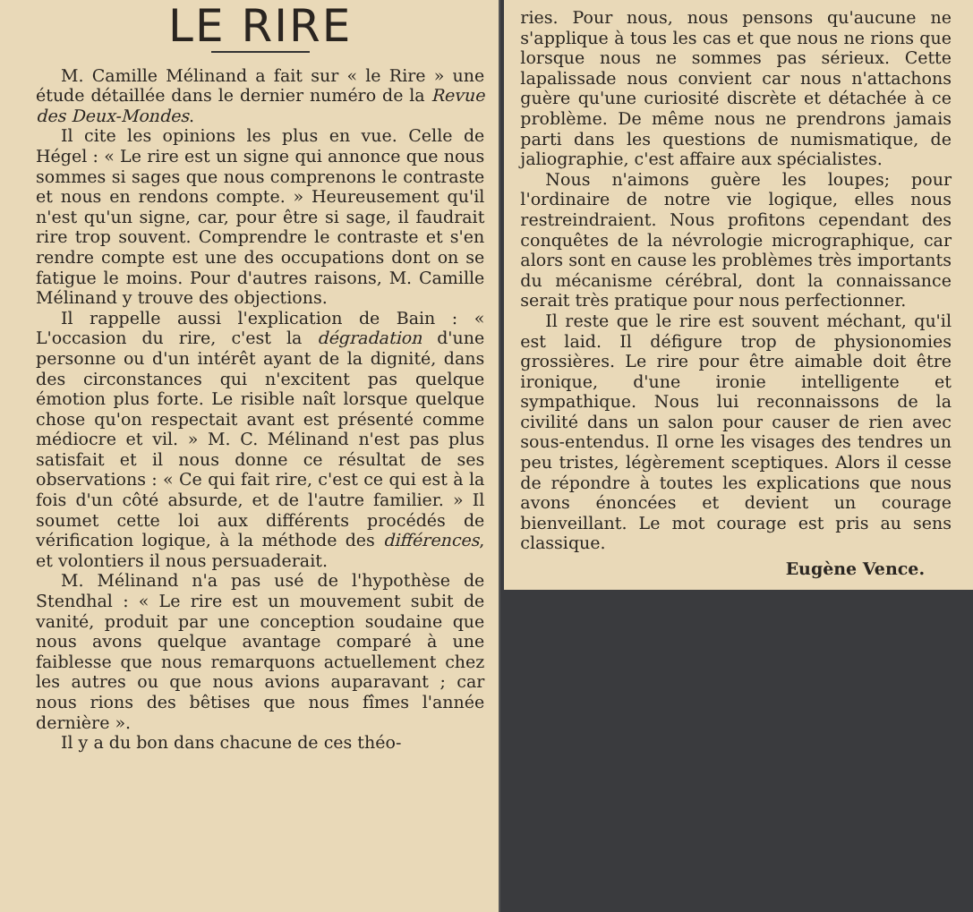LE RIRE
M. Camille Mélinand a fait sur « le Rire » une étude détaillée dans le dernier numéro de la Revue des Deux-Mondes.
Il cite les opinions les plus en vue. Celle de Hégel : « Le rire est un signe qui annonce que nous sommes si sages que nous comprenons le contraste et nous en rendons compte. » Heureusement qu'il n'est qu'un signe, car, pour être si sage, il faudrait rire trop souvent. Comprendre le contraste et s'en rendre compte est une des occupations dont on se fatigue le moins. Pour d'autres raisons, M. Camille Mélinand y trouve des objections.
Il rappelle aussi l'explication de Bain : « L'occasion du rire, c'est la dégradation d'une personne ou d'un intérêt ayant de la dignité, dans des circonstances qui n'excitent pas quelque émotion plus forte. Le risible naît lorsque quelque chose qu'on respectait avant est présenté comme médiocre et vil. » M. C. Mélinand n'est pas plus satisfait et il nous donne ce résultat de ses observations : « Ce qui fait rire, c'est ce qui est à la fois d'un côté absurde, et de l'autre familier. » Il soumet cette loi aux différents procédés de vérification logique, à la méthode des différences, et volontiers il nous persuaderait.
M. Mélinand n'a pas usé de l'hypothèse de Stendhal : « Le rire est un mouvement subit de vanité, produit par une conception soudaine que nous avons quelque avantage comparé à une faiblesse que nous remarquons actuellement chez les autres ou que nous avions auparavant ; car nous rions des bêtises que nous fîmes l'année dernière ».
Il y a du bon dans chacune de ces théo-
ries. Pour nous, nous pensons qu'aucune ne s'applique à tous les cas et que nous ne rions que lorsque nous ne sommes pas sérieux. Cette lapalissade nous convient car nous n'attachons guère qu'une curiosité discrète et détachée à ce problème. De même nous ne prendrons jamais parti dans les questions de numismatique, de jaliographie, c'est affaire aux spécialistes.
Nous n'aimons guère les loupes; pour l'ordinaire de notre vie logique, elles nous restreindraient. Nous profitons cependant des conquêtes de la névrologie micrographique, car alors sont en cause les problèmes très importants du mécanisme cérébral, dont la connaissance serait très pratique pour nous perfectionner.
Il reste que le rire est souvent méchant, qu'il est laid. Il défigure trop de physionomies grossières. Le rire pour être aimable doit être ironique, d'une ironie intelligente et sympathique. Nous lui reconnaissons de la civilité dans un salon pour causer de rien avec sous-entendus. Il orne les visages des tendres un peu tristes, légèrement sceptiques. Alors il cesse de répondre à toutes les explications que nous avons énoncées et devient un courage bienveillant. Le mot courage est pris au sens classique.
Eugène Vence.